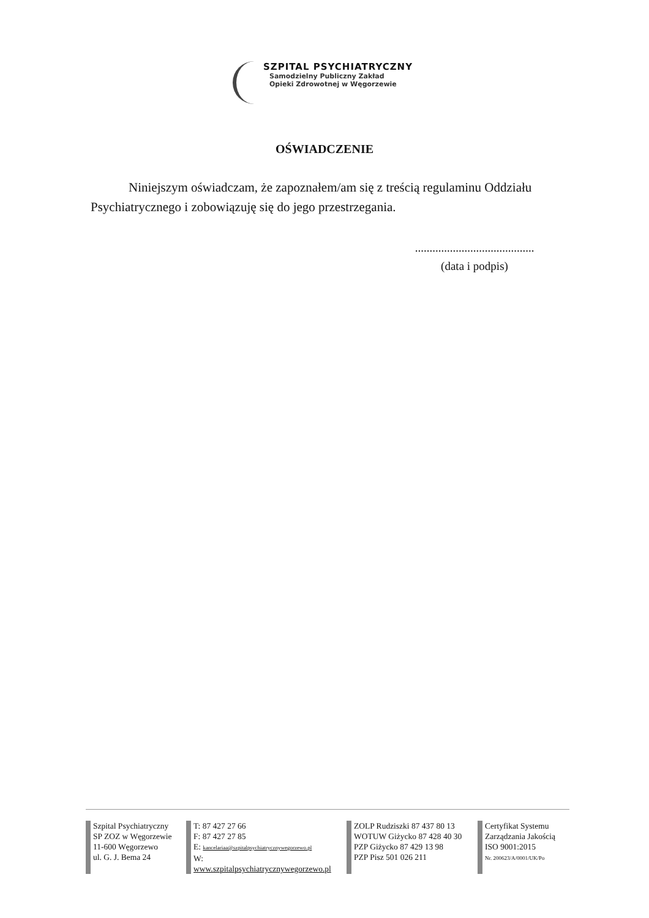SZPITAL PSYCHIATRYCZNY
Samodzielny Publiczny Zakład
Opieki Zdrowotnej w Węgorzewie
OŚWIADCZENIE
Niniejszym oświadczam, że zapoznałem/am się z treścią regulaminu Oddziału Psychiatrycznego i zobowiązuję się do jego przestrzegania.
.........................................
(data i podpis)
Szpital Psychiatryczny
SP ZOZ w Węgorzewie
11-600 Węgorzewo
ul. G. J. Bema 24
T: 87 427 27 66
F: 87 427 27 85
E: kancelariaa@szpitalpsychiatrycznywegorzewo.pl
W: www.szpitalpsychiatrycznywegorzewo.pl
ZOLP Rudziszki 87 437 80 13
WOTUW Giżycko 87 428 40 30
PZP Giżycko 87 429 13 98
PZP Pisz 501 026 211
Certyfikat Systemu
Zarządzania Jakością
ISO 9001:2015
Nr. 200623/A/0001/UK/Po